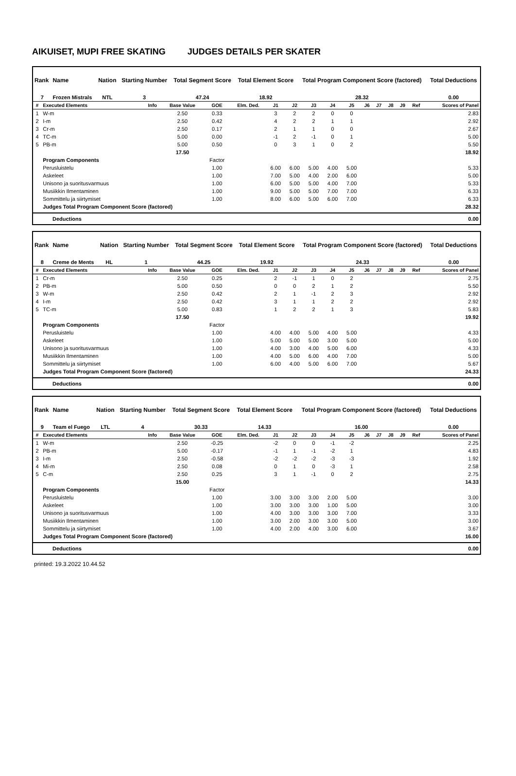AIKUISET, MUPI FREE SKATING JUDGES DETAILS PER SKATER
| Rank | Name | Nation | Starting Number | Total Segment Score | Total Element Score | Total Program Component Score (factored) | Total Deductions |
| --- | --- | --- | --- | --- | --- | --- | --- |
| 7 | Frozen Mistrals | NTL | 3 | 47.24 | 18.92 | 28.32 | 0.00 |
| # | Executed Elements | Info | Base Value | GOE | Elm. Ded. | J1 | J2 | J3 | J4 | J5 | J6 | J7 | J8 | J9 | Ref | Scores of Panel |
| --- | --- | --- | --- | --- | --- | --- | --- | --- | --- | --- | --- | --- | --- | --- | --- | --- |
| 1 | W-m | | 2.50 | 0.33 | | 3 | 2 | 2 | 0 | 0 | | | | | | 2.83 |
| 2 | I-m | | 2.50 | 0.42 | | 4 | 2 | 2 | 1 | 1 | | | | | | 2.92 |
| 3 | Cr-m | | 2.50 | 0.17 | | 2 | 1 | 1 | 0 | 0 | | | | | | 2.67 |
| 4 | TC-m | | 5.00 | 0.00 | | -1 | 2 | -1 | 0 | 1 | | | | | | 5.00 |
| 5 | PB-m | | 5.00 | 0.50 | | 0 | 3 | 1 | 0 | 2 | | | | | | 5.50 |
| | | | 17.50 | | | | | | | | | | | | | 18.92 |
| | Program Components | | | Factor | | | | | | | | | | | | |
| | Perusluistelu | | | 1.00 | | 6.00 | 6.00 | 5.00 | 4.00 | 5.00 | | | | | | 5.33 |
| | Askeleet | | | 1.00 | | 7.00 | 5.00 | 4.00 | 2.00 | 6.00 | | | | | | 5.00 |
| | Unisono ja suoritusvarmuus | | | 1.00 | | 6.00 | 5.00 | 5.00 | 4.00 | 7.00 | | | | | | 5.33 |
| | Musiikkin Ilmentaminen | | | 1.00 | | 9.00 | 5.00 | 5.00 | 7.00 | 7.00 | | | | | | 6.33 |
| | Sommittelu ja siirtymiset | | | 1.00 | | 8.00 | 6.00 | 5.00 | 6.00 | 7.00 | | | | | | 6.33 |
| | Judges Total Program Component Score (factored) | | | | | | | | | | | | | | | 28.32 |
| Deductions | 0.00 |
| Rank | Name | Nation | Starting Number | Total Segment Score | Total Element Score | Total Program Component Score (factored) | Total Deductions |
| --- | --- | --- | --- | --- | --- | --- | --- |
| 8 | Creme de Ments | HL | 1 | 44.25 | 19.92 | 24.33 | 0.00 |
| # | Executed Elements | Info | Base Value | GOE | Elm. Ded. | J1 | J2 | J3 | J4 | J5 | J6 | J7 | J8 | J9 | Ref | Scores of Panel |
| --- | --- | --- | --- | --- | --- | --- | --- | --- | --- | --- | --- | --- | --- | --- | --- | --- |
| 1 | Cr-m | | 2.50 | 0.25 | | 2 | -1 | 1 | 0 | 2 | | | | | | 2.75 |
| 2 | PB-m | | 5.00 | 0.50 | | 0 | 0 | 2 | 1 | 2 | | | | | | 5.50 |
| 3 | W-m | | 2.50 | 0.42 | | 2 | 1 | -1 | 2 | 3 | | | | | | 2.92 |
| 4 | I-m | | 2.50 | 0.42 | | 3 | 1 | 1 | 2 | 2 | | | | | | 2.92 |
| 5 | TC-m | | 5.00 | 0.83 | | 1 | 2 | 2 | 1 | 3 | | | | | | 5.83 |
| | | | 17.50 | | | | | | | | | | | | | 19.92 |
| | Program Components | | | Factor | | | | | | | | | | | | |
| | Perusluistelu | | | 1.00 | | 4.00 | 4.00 | 5.00 | 4.00 | 5.00 | | | | | | 4.33 |
| | Askeleet | | | 1.00 | | 5.00 | 5.00 | 5.00 | 3.00 | 5.00 | | | | | | 5.00 |
| | Unisono ja suoritusvarmuus | | | 1.00 | | 4.00 | 3.00 | 4.00 | 5.00 | 6.00 | | | | | | 4.33 |
| | Musiikkin Ilmentaminen | | | 1.00 | | 4.00 | 5.00 | 6.00 | 4.00 | 7.00 | | | | | | 5.00 |
| | Sommittelu ja siirtymiset | | | 1.00 | | 6.00 | 4.00 | 5.00 | 6.00 | 7.00 | | | | | | 5.67 |
| | Judges Total Program Component Score (factored) | | | | | | | | | | | | | | | 24.33 |
| Deductions | 0.00 |
| Rank | Name | Nation | Starting Number | Total Segment Score | Total Element Score | Total Program Component Score (factored) | Total Deductions |
| --- | --- | --- | --- | --- | --- | --- | --- |
| 9 | Team el Fuego | LTL | 4 | 30.33 | 14.33 | 16.00 | 0.00 |
| # | Executed Elements | Info | Base Value | GOE | Elm. Ded. | J1 | J2 | J3 | J4 | J5 | J6 | J7 | J8 | J9 | Ref | Scores of Panel |
| --- | --- | --- | --- | --- | --- | --- | --- | --- | --- | --- | --- | --- | --- | --- | --- | --- |
| 1 | W-m | | 2.50 | -0.25 | | -2 | 0 | 0 | -1 | -2 | | | | | | 2.25 |
| 2 | PB-m | | 5.00 | -0.17 | | -1 | 1 | -1 | -2 | 1 | | | | | | 4.83 |
| 3 | I-m | | 2.50 | -0.58 | | -2 | -2 | -2 | -3 | -3 | | | | | | 1.92 |
| 4 | Mi-m | | 2.50 | 0.08 | | 0 | 1 | 0 | -3 | 1 | | | | | | 2.58 |
| 5 | C-m | | 2.50 | 0.25 | | 3 | 1 | -1 | 0 | 2 | | | | | | 2.75 |
| | | | 15.00 | | | | | | | | | | | | | 14.33 |
| | Program Components | | | Factor | | | | | | | | | | | | |
| | Perusluistelu | | | 1.00 | | 3.00 | 3.00 | 3.00 | 2.00 | 5.00 | | | | | | 3.00 |
| | Askeleet | | | 1.00 | | 3.00 | 3.00 | 3.00 | 1.00 | 5.00 | | | | | | 3.00 |
| | Unisono ja suoritusvarmuus | | | 1.00 | | 4.00 | 3.00 | 3.00 | 3.00 | 7.00 | | | | | | 3.33 |
| | Musiikkin Ilmentaminen | | | 1.00 | | 3.00 | 2.00 | 3.00 | 3.00 | 5.00 | | | | | | 3.00 |
| | Sommittelu ja siirtymiset | | | 1.00 | | 4.00 | 2.00 | 4.00 | 3.00 | 6.00 | | | | | | 3.67 |
| | Judges Total Program Component Score (factored) | | | | | | | | | | | | | | | 16.00 |
| Deductions | 0.00 |
printed: 19.3.2022 10.44.52